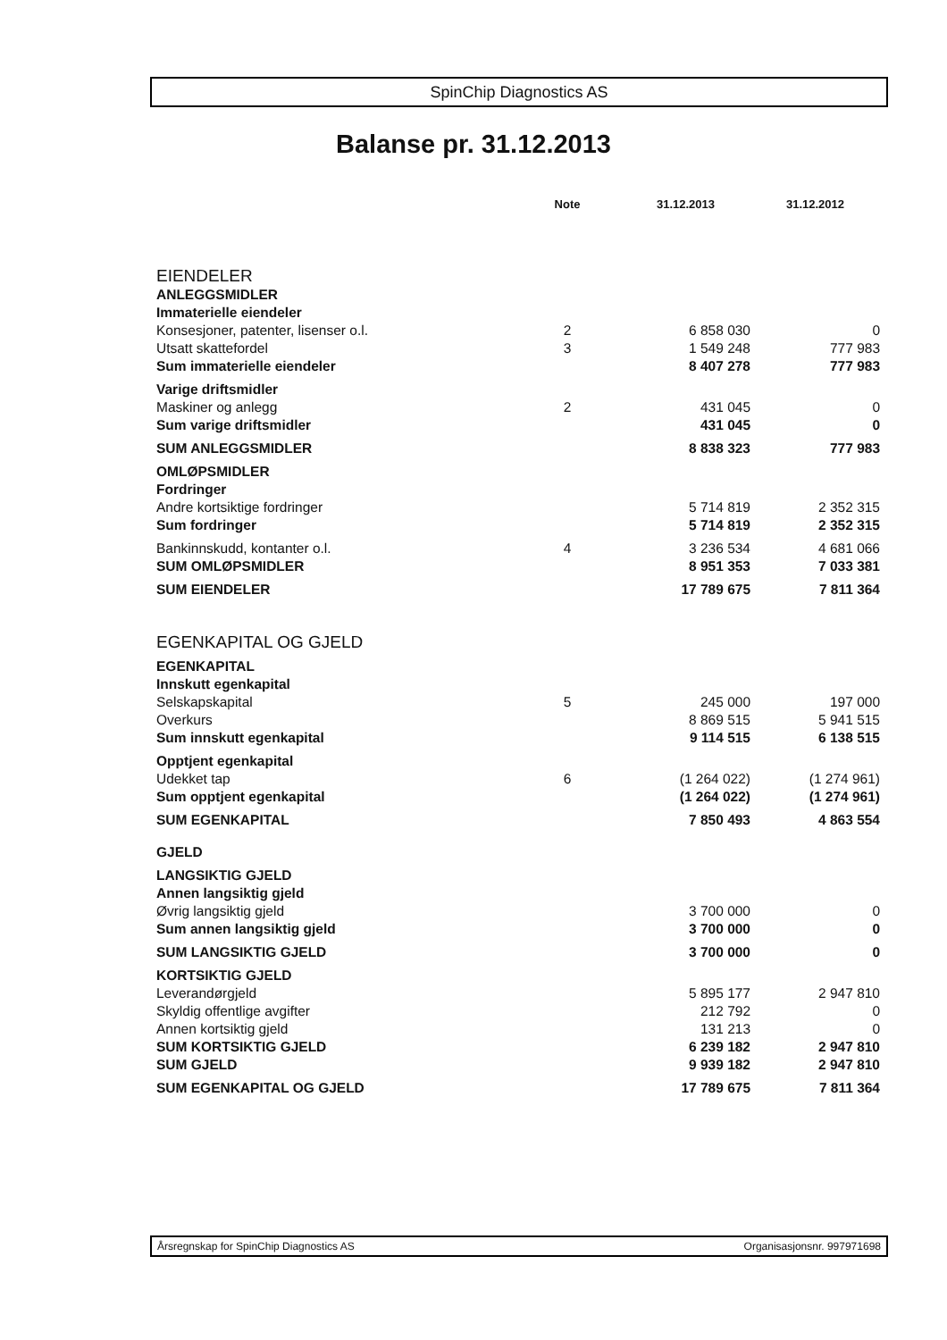SpinChip Diagnostics AS
Balanse pr. 31.12.2013
| | Note | 31.12.2013 | 31.12.2012 |
| EIENDELER | | | |
| ANLEGGSMIDLER | | | |
| Immaterielle eiendeler | | | |
| Konsesjoner, patenter, lisenser o.l. | 2 | 6 858 030 | 0 |
| Utsatt skattefordel | 3 | 1 549 248 | 777 983 |
| Sum immaterielle eiendeler | | 8 407 278 | 777 983 |
| Varige driftsmidler | | | |
| Maskiner og anlegg | 2 | 431 045 | 0 |
| Sum varige driftsmidler | | 431 045 | 0 |
| SUM ANLEGGSMIDLER | | 8 838 323 | 777 983 |
| OMLØPSMIDLER | | | |
| Fordringer | | | |
| Andre kortsiktige fordringer | | 5 714 819 | 2 352 315 |
| Sum fordringer | | 5 714 819 | 2 352 315 |
| Bankinnskudd, kontanter o.l. | 4 | 3 236 534 | 4 681 066 |
| SUM OMLØPSMIDLER | | 8 951 353 | 7 033 381 |
| SUM EIENDELER | | 17 789 675 | 7 811 364 |
| EGENKAPITAL OG GJELD | | | |
| EGENKAPITAL | | | |
| Innskutt egenkapital | | | |
| Selskapskapital | 5 | 245 000 | 197 000 |
| Overkurs | | 8 869 515 | 5 941 515 |
| Sum innskutt egenkapital | | 9 114 515 | 6 138 515 |
| Opptjent egenkapital | | | |
| Udekket tap | 6 | (1 264 022) | (1 274 961) |
| Sum opptjent egenkapital | | (1 264 022) | (1 274 961) |
| SUM EGENKAPITAL | | 7 850 493 | 4 863 554 |
| GJELD | | | |
| LANGSIKTIG GJELD | | | |
| Annen langsiktig gjeld | | | |
| Øvrig langsiktig gjeld | | 3 700 000 | 0 |
| Sum annen langsiktig gjeld | | 3 700 000 | 0 |
| SUM LANGSIKTIG GJELD | | 3 700 000 | 0 |
| KORTSIKTIG GJELD | | | |
| Leverandørgjeld | | 5 895 177 | 2 947 810 |
| Skyldig offentlige avgifter | | 212 792 | 0 |
| Annen kortsiktig gjeld | | 131 213 | 0 |
| SUM KORTSIKTIG GJELD | | 6 239 182 | 2 947 810 |
| SUM GJELD | | 9 939 182 | 2 947 810 |
| SUM EGENKAPITAL OG GJELD | | 17 789 675 | 7 811 364 |
Årsregnskap for SpinChip Diagnostics AS Organisasjonsnr. 997971698